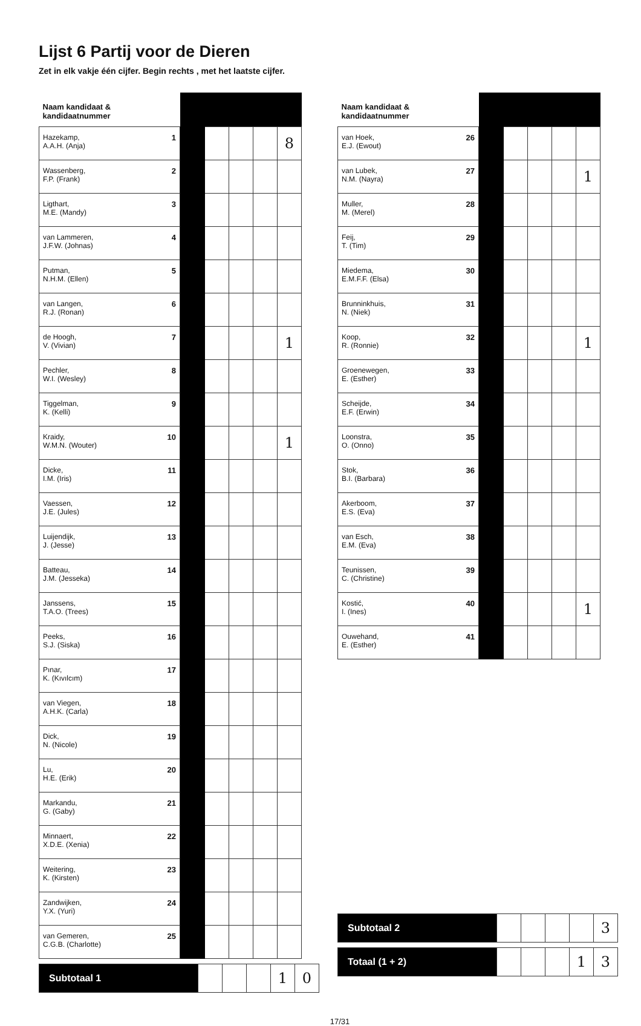Lijst 6 Partij voor de Dieren
Zet in elk vakje één cijfer. Begin rechts , met het laatste cijfer.
| Naam kandidaat & kandidaatnummer | | | | | |
| --- | --- | --- | --- | --- | --- |
| Hazekamp, 1 A.A.H. (Anja) | | | | | 8 |
| Wassenberg, 2 F.P. (Frank) | | | | | |
| Ligthart, 3 M.E. (Mandy) | | | | | |
| van Lammeren, 4 J.F.W. (Johnas) | | | | | |
| Putman, 5 N.H.M. (Ellen) | | | | | |
| van Langen, 6 R.J. (Ronan) | | | | | |
| de Hoogh, 7 V. (Vivian) | | | | | 1 |
| Pechler, 8 W.I. (Wesley) | | | | | |
| Tiggelman, 9 K. (Kelli) | | | | | |
| Kraidy, 10 W.M.N. (Wouter) | | | | | 1 |
| Dicke, 11 I.M. (Iris) | | | | | |
| Vaessen, 12 J.E. (Jules) | | | | | |
| Luijendijk, 13 J. (Jesse) | | | | | |
| Batteau, 14 J.M. (Jesseka) | | | | | |
| Janssens, 15 T.A.O. (Trees) | | | | | |
| Peeks, 16 S.J. (Siska) | | | | | |
| Pınar, 17 K. (Kıvılcım) | | | | | |
| van Viegen, 18 A.H.K. (Carla) | | | | | |
| Dick, 19 N. (Nicole) | | | | | |
| Lu, 20 H.E. (Erik) | | | | | |
| Markandu, 21 G. (Gaby) | | | | | |
| Minnaert, 22 X.D.E. (Xenia) | | | | | |
| Weitering, 23 K. (Kirsten) | | | | | |
| Zandwijken, 24 Y.X. (Yuri) | | | | | |
| van Gemeren, 25 C.G.B. (Charlotte) | | | | | |
| Subtotaal 1 | | | | 1 | 0 |
| Naam kandidaat & kandidaatnummer | | | | | |
| --- | --- | --- | --- | --- | --- |
| van Hoek, 26 E.J. (Ewout) | | | | | |
| van Lubek, 27 N.M. (Nayra) | | | | | 1 |
| Muller, 28 M. (Merel) | | | | | |
| Feij, 29 T. (Tim) | | | | | |
| Miedema, 30 E.M.F.F. (Elsa) | | | | | |
| Brunninkhuis, 31 N. (Niek) | | | | | |
| Koop, 32 R. (Ronnie) | | | | | 1 |
| Groenewegen, 33 E. (Esther) | | | | | |
| Scheijde, 34 E.F. (Erwin) | | | | | |
| Loonstra, 35 O. (Onno) | | | | | |
| Stok, 36 B.I. (Barbara) | | | | | |
| Akerboom, 37 E.S. (Eva) | | | | | |
| van Esch, 38 E.M. (Eva) | | | | | |
| Teunissen, 39 C. (Christine) | | | | | |
| Kostić, 40 I. (Ines) | | | | | 1 |
| Ouwehand, 41 E. (Esther) | | | | | |
| Subtotaal 2 | | | | | 3 |
| Totaal (1 + 2) | | | | 1 | 3 |
17/31